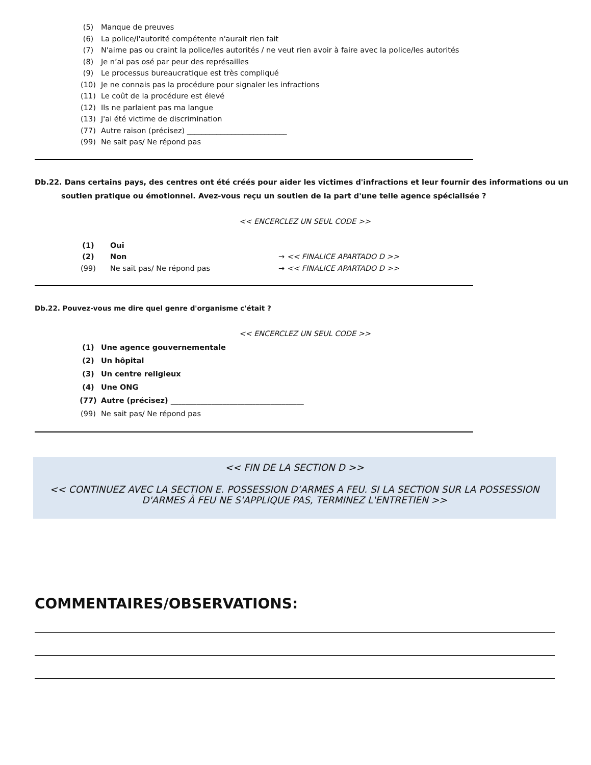(5) Manque de preuves
(6) La police/l'autorité compétente n'aurait rien fait
(7) N'aime pas ou craint la police/les autorités / ne veut rien avoir à faire avec la police/les autorités
(8) Je n’ai pas osé par peur des représailles
(9) Le processus bureaucratique est très compliqué
(10) Je ne connais pas la procédure pour signaler les infractions
(11) Le coût de la procédure est élevé
(12) Ils ne parlaient pas ma langue
(13) J'ai été victime de discrimination
(77) Autre raison (précisez) ___________________________
(99) Ne sait pas/ Ne répond pas
Db.22. Dans certains pays, des centres ont été créés pour aider les victimes d'infractions et leur fournir des informations ou un soutien pratique ou émotionnel. Avez-vous reçu un soutien de la part d'une telle agence spécialisée ?
<< ENCERCLEZ UN SEUL CODE >>
(1) Oui
(2) Non → << FINALICE APARTADO D >>
(99) Ne sait pas/ Ne répond pas → << FINALICE APARTADO D >>
Db.22. Pouvez-vous me dire quel genre d'organisme c'était ?
<< ENCERCLEZ UN SEUL CODE >>
(1) Une agence gouvernementale
(2) Un hôpital
(3) Un centre religieux
(4) Une ONG
(77) Autre (précisez) ____________________________________
(99) Ne sait pas/ Ne répond pas
<< FIN DE LA SECTION D >>
<< CONTINUEZ AVEC LA SECTION E. POSSESSION D’ARMES A FEU. SI LA SECTION SUR LA POSSESSION D'ARMES À FEU NE S'APPLIQUE PAS, TERMINEZ L'ENTRETIEN >>
COMMENTAIRES/OBSERVATIONS: